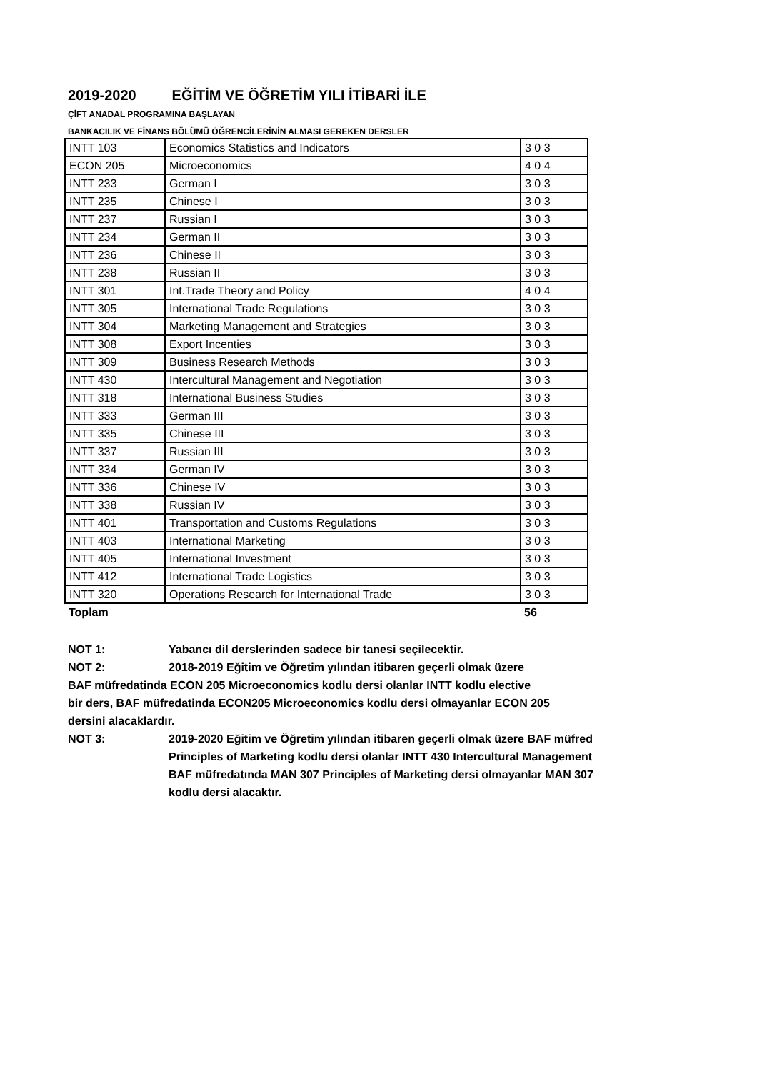2019-2020 EĞİTİM VE ÖĞRETİM YILI İTİBARİ İLE
ÇİFT ANADAL PROGRAMINA BAŞLAYAN
BANKACILIK VE FİNANS BÖLÜMÜ ÖĞRENCİLERİNİN ALMASI GEREKEN DERSLER
| INTT 103 | Economics Statistics and Indicators | 3 0 3 |
| ECON 205 | Microeconomics | 4 0 4 |
| INTT 233 | German I | 3 0 3 |
| INTT 235 | Chinese I | 3 0 3 |
| INTT 237 | Russian I | 3 0 3 |
| INTT 234 | German II | 3 0 3 |
| INTT 236 | Chinese II | 3 0 3 |
| INTT 238 | Russian II | 3 0 3 |
| INTT 301 | Int.Trade Theory and Policy | 4 0 4 |
| INTT 305 | International Trade Regulations | 3 0 3 |
| INTT 304 | Marketing Management and Strategies | 3 0 3 |
| INTT 308 | Export Incenties | 3 0 3 |
| INTT 309 | Business Research Methods | 3 0 3 |
| INTT 430 | Intercultural Management and Negotiation | 3 0 3 |
| INTT 318 | International Business Studies | 3 0 3 |
| INTT 333 | German III | 3 0 3 |
| INTT 335 | Chinese III | 3 0 3 |
| INTT 337 | Russian III | 3 0 3 |
| INTT 334 | German IV | 3 0 3 |
| INTT 336 | Chinese IV | 3 0 3 |
| INTT 338 | Russian IV | 3 0 3 |
| INTT 401 | Transportation and Customs Regulations | 3 0 3 |
| INTT 403 | International Marketing | 3 0 3 |
| INTT 405 | International Investment | 3 0 3 |
| INTT 412 | International Trade Logistics | 3 0 3 |
| INTT 320 | Operations Research for International Trade | 3 0 3 |
| Toplam | | 56 |
NOT 1: Yabancı dil derslerinden sadece bir tanesi seçilecektir.
NOT 2: 2018-2019 Eğitim ve Öğretim yılından itibaren geçerli olmak üzere
BAF müfredatinda ECON 205 Microeconomics kodlu dersi olanlar INTT kodlu elective
bir ders, BAF müfredatinda ECON205 Microeconomics kodlu dersi olmayanlar ECON 205
dersini alacaklardır.
NOT 3: 2019-2020 Eğitim ve Öğretim yılından itibaren geçerli olmak üzere BAF müfred
Principles of Marketing kodlu dersi olanlar INTT 430 Intercultural Management
BAF müfredatında MAN 307 Principles of Marketing dersi olmayanlar MAN 307
kodlu dersi alacaktır.